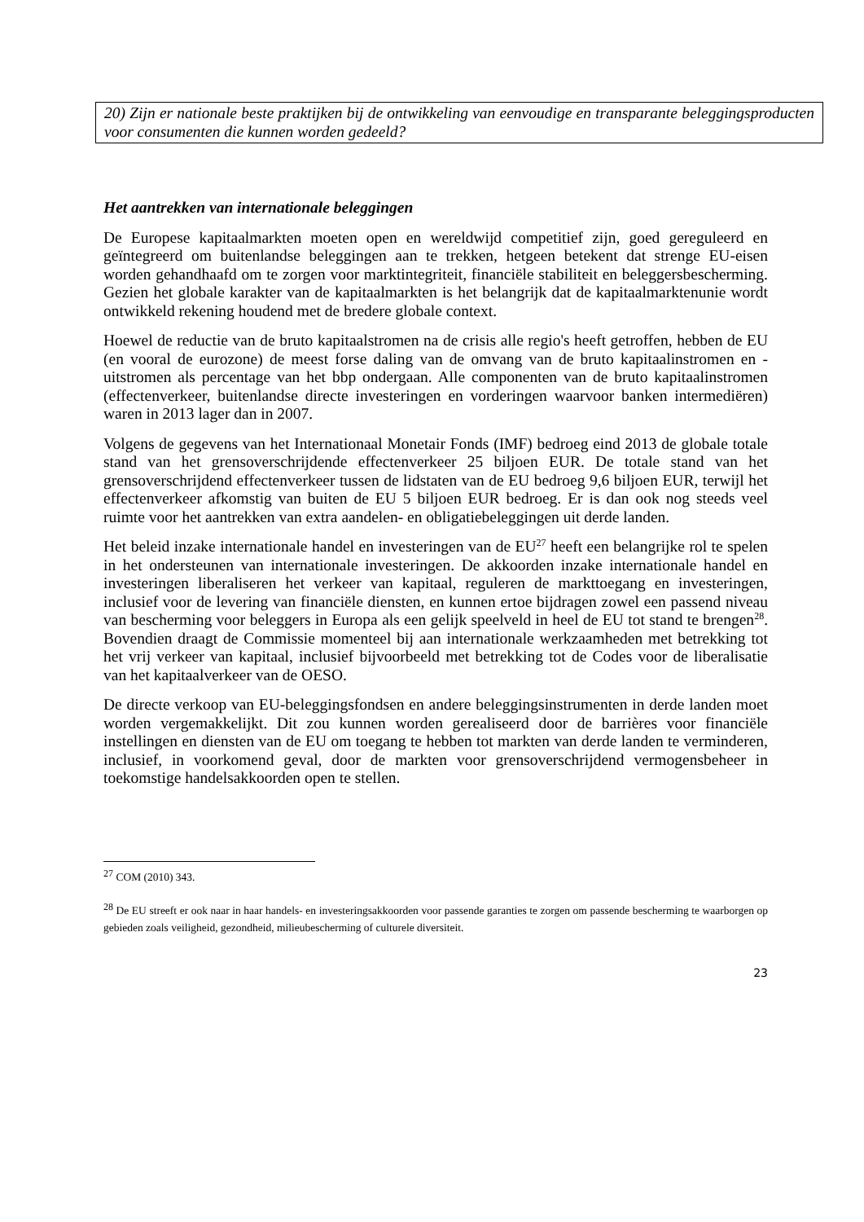20) Zijn er nationale beste praktijken bij de ontwikkeling van eenvoudige en transparante beleggingsproducten voor consumenten die kunnen worden gedeeld?
Het aantrekken van internationale beleggingen
De Europese kapitaalmarkten moeten open en wereldwijd competitief zijn, goed gereguleerd en geïntegreerd om buitenlandse beleggingen aan te trekken, hetgeen betekent dat strenge EU-eisen worden gehandhaafd om te zorgen voor marktintegriteit, financiële stabiliteit en beleggersbescherming. Gezien het globale karakter van de kapitaalmarkten is het belangrijk dat de kapitaalmarktenunie wordt ontwikkeld rekening houdend met de bredere globale context.
Hoewel de reductie van de bruto kapitaalstromen na de crisis alle regio's heeft getroffen, hebben de EU (en vooral de eurozone) de meest forse daling van de omvang van de bruto kapitaalinstromen en -uitstromen als percentage van het bbp ondergaan. Alle componenten van de bruto kapitaalinstromen (effectenverkeer, buitenlandse directe investeringen en vorderingen waarvoor banken intermediëren) waren in 2013 lager dan in 2007.
Volgens de gegevens van het Internationaal Monetair Fonds (IMF) bedroeg eind 2013 de globale totale stand van het grensoverschrijdende effectenverkeer 25 biljoen EUR. De totale stand van het grensoverschrijdend effectenverkeer tussen de lidstaten van de EU bedroeg 9,6 biljoen EUR, terwijl het effectenverkeer afkomstig van buiten de EU 5 biljoen EUR bedroeg. Er is dan ook nog steeds veel ruimte voor het aantrekken van extra aandelen- en obligatiebeleggingen uit derde landen.
Het beleid inzake internationale handel en investeringen van de EU<sup>27</sup> heeft een belangrijke rol te spelen in het ondersteunen van internationale investeringen. De akkoorden inzake internationale handel en investeringen liberaliseren het verkeer van kapitaal, reguleren de markttoegang en investeringen, inclusief voor de levering van financiële diensten, en kunnen ertoe bijdragen zowel een passend niveau van bescherming voor beleggers in Europa als een gelijk speelveld in heel de EU tot stand te brengen<sup>28</sup>. Bovendien draagt de Commissie momenteel bij aan internationale werkzaamheden met betrekking tot het vrij verkeer van kapitaal, inclusief bijvoorbeeld met betrekking tot de Codes voor de liberalisatie van het kapitaalverkeer van de OESO.
De directe verkoop van EU-beleggingsfondsen en andere beleggingsinstrumenten in derde landen moet worden vergemakkelijkt. Dit zou kunnen worden gerealiseerd door de barrières voor financiële instellingen en diensten van de EU om toegang te hebben tot markten van derde landen te verminderen, inclusief, in voorkomend geval, door de markten voor grensoverschrijdend vermogensbeheer in toekomstige handelsakkoorden open te stellen.
<sup>27</sup> COM (2010) 343.
<sup>28</sup> De EU streeft er ook naar in haar handels- en investeringsakkoorden voor passende garanties te zorgen om passende bescherming te waarborgen op gebieden zoals veiligheid, gezondheid, milieubescherming of culturele diversiteit.
23